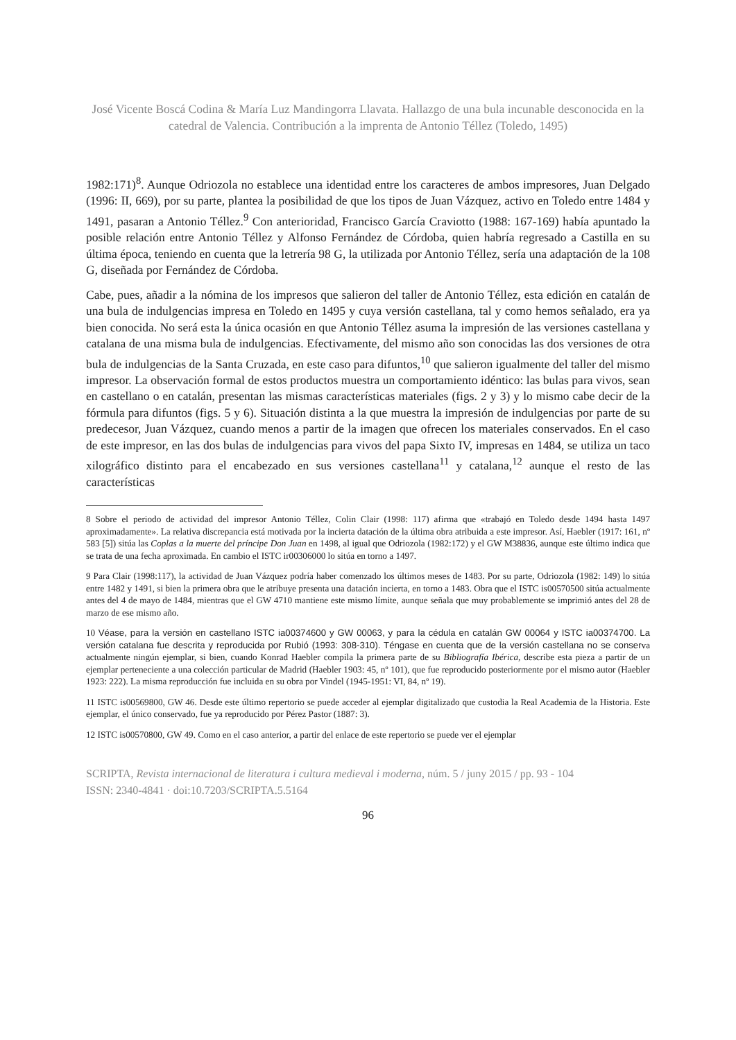José Vicente Boscá Codina & María Luz Mandingorra Llavata. Hallazgo de una bula incunable desconocida en la catedral de Valencia. Contribución a la imprenta de Antonio Téllez (Toledo, 1495)
1982:171)<sup>8</sup>. Aunque Odriozola no establece una identidad entre los caracteres de ambos impresores, Juan Delgado (1996: II, 669), por su parte, plantea la posibilidad de que los tipos de Juan Vázquez, activo en Toledo entre 1484 y 1491, pasaran a Antonio Téllez.<sup>9</sup> Con anterioridad, Francisco García Craviotto (1988: 167-169) había apuntado la posible relación entre Antonio Téllez y Alfonso Fernández de Córdoba, quien habría regresado a Castilla en su última época, teniendo en cuenta que la letrería 98 G, la utilizada por Antonio Téllez, sería una adaptación de la 108 G, diseñada por Fernández de Córdoba.
Cabe, pues, añadir a la nómina de los impresos que salieron del taller de Antonio Téllez, esta edición en catalán de una bula de indulgencias impresa en Toledo en 1495 y cuya versión castellana, tal y como hemos señalado, era ya bien conocida. No será esta la única ocasión en que Antonio Téllez asuma la impresión de las versiones castellana y catalana de una misma bula de indulgencias. Efectivamente, del mismo año son conocidas las dos versiones de otra bula de indulgencias de la Santa Cruzada, en este caso para difuntos,<sup>10</sup> que salieron igualmente del taller del mismo impresor. La observación formal de estos productos muestra un comportamiento idéntico: las bulas para vivos, sean en castellano o en catalán, presentan las mismas características materiales (figs. 2 y 3) y lo mismo cabe decir de la fórmula para difuntos (figs. 5 y 6). Situación distinta a la que muestra la impresión de indulgencias por parte de su predecesor, Juan Vázquez, cuando menos a partir de la imagen que ofrecen los materiales conservados. En el caso de este impresor, en las dos bulas de indulgencias para vivos del papa Sixto IV, impresas en 1484, se utiliza un taco xilográfico distinto para el encabezado en sus versiones castellana<sup>11</sup> y catalana,<sup>12</sup> aunque el resto de las características
8 Sobre el periodo de actividad del impresor Antonio Téllez, Colin Clair (1998: 117) afirma que «trabajó en Toledo desde 1494 hasta 1497 aproximadamente». La relativa discrepancia está motivada por la incierta datación de la última obra atribuida a este impresor. Así, Haebler (1917: 161, nº 583 [5]) sitúa las Coplas a la muerte del príncipe Don Juan en 1498, al igual que Odriozola (1982:172) y el GW M38836, aunque este último indica que se trata de una fecha aproximada. En cambio el ISTC ir00306000 lo sitúa en torno a 1497.
9 Para Clair (1998:117), la actividad de Juan Vázquez podría haber comenzado los últimos meses de 1483. Por su parte, Odriozola (1982: 149) lo sitúa entre 1482 y 1491, si bien la primera obra que le atribuye presenta una datación incierta, en torno a 1483. Obra que el ISTC is00570500 sitúa actualmente antes del 4 de mayo de 1484, mientras que el GW 4710 mantiene este mismo límite, aunque señala que muy probablemente se imprimió antes del 28 de marzo de ese mismo año.
10 Véase, para la versión en castellano ISTC ia00374600 y GW 00063, y para la cédula en catalán GW 00064 y ISTC ia00374700. La versión catalana fue descrita y reproducida por Rubió (1993: 308-310). Téngase en cuenta que de la versión castellana no se conserva actualmente ningún ejemplar, si bien, cuando Konrad Haebler compila la primera parte de su Bibliografía Ibérica, describe esta pieza a partir de un ejemplar perteneciente a una colección particular de Madrid (Haebler 1903: 45, nº 101), que fue reproducido posteriormente por el mismo autor (Haebler 1923: 222). La misma reproducción fue incluida en su obra por Vindel (1945-1951: VI, 84, nº 19).
11 ISTC is00569800, GW 46. Desde este último repertorio se puede acceder al ejemplar digitalizado que custodia la Real Academia de la Historia. Este ejemplar, el único conservado, fue ya reproducido por Pérez Pastor (1887: 3).
12 ISTC is00570800, GW 49. Como en el caso anterior, a partir del enlace de este repertorio se puede ver el ejemplar
SCRIPTA, Revista internacional de literatura i cultura medieval i moderna, núm. 5 / juny 2015 / pp. 93 - 104
ISSN: 2340-4841 · doi:10.7203/SCRIPTA.5.5164
96